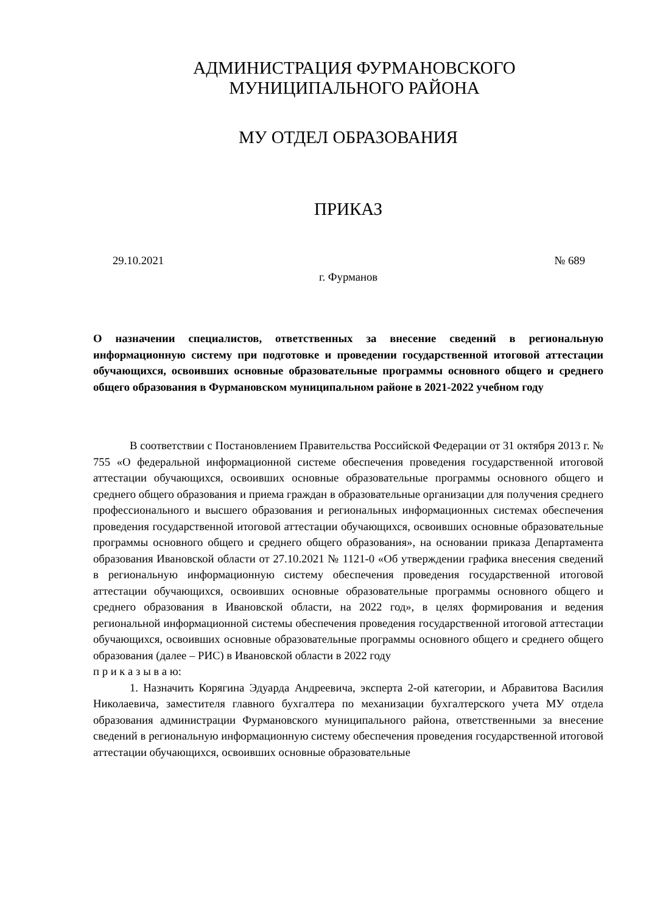АДМИНИСТРАЦИЯ ФУРМАНОВСКОГО
МУНИЦИПАЛЬНОГО РАЙОНА
МУ ОТДЕЛ ОБРАЗОВАНИЯ
ПРИКАЗ
29.10.2021 № 689
г. Фурманов
О назначении специалистов, ответственных за внесение сведений в региональную информационную систему при подготовке и проведении государственной итоговой аттестации обучающихся, освоивших основные образовательные программы основного общего и среднего общего образования в Фурмановском муниципальном районе в 2021-2022 учебном году
В соответствии с Постановлением Правительства Российской Федерации от 31 октября 2013 г. № 755 «О федеральной информационной системе обеспечения проведения государственной итоговой аттестации обучающихся, освоивших основные образовательные программы основного общего и среднего общего образования и приема граждан в образовательные организации для получения среднего профессионального и высшего образования и региональных информационных системах обеспечения проведения государственной итоговой аттестации обучающихся, освоивших основные образовательные программы основного общего и среднего общего образования», на основании приказа Департамента образования Ивановской области от 27.10.2021 № 1121-0 «Об утверждении графика внесения сведений в региональную информационную систему обеспечения проведения государственной итоговой аттестации обучающихся, освоивших основные образовательные программы основного общего и среднего образования в Ивановской области, на 2022 год», в целях формирования и ведения региональной информационной системы обеспечения проведения государственной итоговой аттестации обучающихся, освоивших основные образовательные программы основного общего и среднего общего образования (далее – РИС) в Ивановской области в 2022 году
п р и к а з ы в а ю:
1. Назначить Корягина Эдуарда Андреевича, эксперта 2-ой категории, и Абравитова Василия Николаевича, заместителя главного бухгалтера по механизации бухгалтерского учета МУ отдела образования администрации Фурмановского муниципального района, ответственными за внесение сведений в региональную информационную систему обеспечения проведения государственной итоговой аттестации обучающихся, освоивших основные образовательные